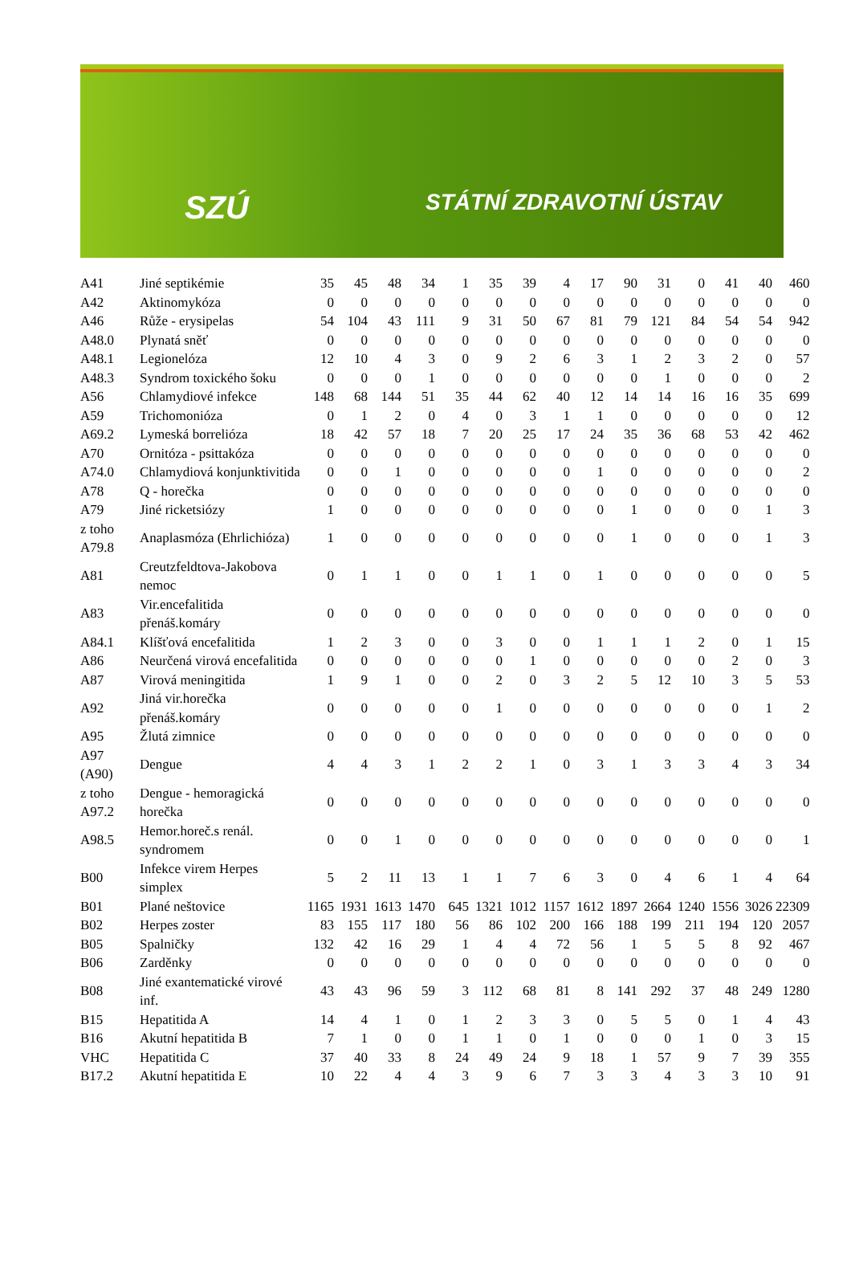SZÚ STÁTNÍ ZDRAVOTNÍ ÚSTAV
| A41 | Jiné septikémie | 35 | 45 | 48 | 34 | 1 | 35 | 39 | 4 | 17 | 90 | 31 | 0 | 41 | 40 | 460 |
| A42 | Aktinomykóza | 0 | 0 | 0 | 0 | 0 | 0 | 0 | 0 | 0 | 0 | 0 | 0 | 0 | 0 | 0 |
| A46 | Růže - erysipelas | 54 | 104 | 43 | 111 | 9 | 31 | 50 | 67 | 81 | 79 | 121 | 84 | 54 | 54 | 942 |
| A48.0 | Plynatá sněť | 0 | 0 | 0 | 0 | 0 | 0 | 0 | 0 | 0 | 0 | 0 | 0 | 0 | 0 | 0 |
| A48.1 | Legionelóza | 12 | 10 | 4 | 3 | 0 | 9 | 2 | 6 | 3 | 1 | 2 | 3 | 2 | 0 | 57 |
| A48.3 | Syndrom toxického šoku | 0 | 0 | 0 | 1 | 0 | 0 | 0 | 0 | 0 | 0 | 1 | 0 | 0 | 0 | 2 |
| A56 | Chlamydiové infekce | 148 | 68 | 144 | 51 | 35 | 44 | 62 | 40 | 12 | 14 | 14 | 16 | 16 | 35 | 699 |
| A59 | Trichomonióza | 0 | 1 | 2 | 0 | 4 | 0 | 3 | 1 | 1 | 0 | 0 | 0 | 0 | 0 | 12 |
| A69.2 | Lymeská borrelióza | 18 | 42 | 57 | 18 | 7 | 20 | 25 | 17 | 24 | 35 | 36 | 68 | 53 | 42 | 462 |
| A70 | Ornitóza - psittakóza | 0 | 0 | 0 | 0 | 0 | 0 | 0 | 0 | 0 | 0 | 0 | 0 | 0 | 0 | 0 |
| A74.0 | Chlamydiová konjunktivitida | 0 | 0 | 1 | 0 | 0 | 0 | 0 | 0 | 1 | 0 | 0 | 0 | 0 | 0 | 2 |
| A78 | Q - horečka | 0 | 0 | 0 | 0 | 0 | 0 | 0 | 0 | 0 | 0 | 0 | 0 | 0 | 0 | 0 |
| A79 | Jiné ricketsiózy | 1 | 0 | 0 | 0 | 0 | 0 | 0 | 0 | 0 | 1 | 0 | 0 | 0 | 1 | 3 |
| z toho A79.8 | Anaplasmóza (Ehrlichióza) | 1 | 0 | 0 | 0 | 0 | 0 | 0 | 0 | 0 | 1 | 0 | 0 | 0 | 1 | 3 |
| A81 | Creutzfeldtova-Jakobova nemoc | 0 | 1 | 1 | 0 | 0 | 1 | 1 | 0 | 1 | 0 | 0 | 0 | 0 | 0 | 5 |
| A83 | Vir.encefalitida přenáš.komáry | 0 | 0 | 0 | 0 | 0 | 0 | 0 | 0 | 0 | 0 | 0 | 0 | 0 | 0 | 0 |
| A84.1 | Klíšťová encefalitida | 1 | 2 | 3 | 0 | 0 | 3 | 0 | 0 | 1 | 1 | 1 | 2 | 0 | 1 | 15 |
| A86 | Neurčená virová encefalitida | 0 | 0 | 0 | 0 | 0 | 0 | 1 | 0 | 0 | 0 | 0 | 0 | 2 | 0 | 3 |
| A87 | Virová meningitida | 1 | 9 | 1 | 0 | 0 | 2 | 0 | 3 | 2 | 5 | 12 | 10 | 3 | 5 | 53 |
| A92 | Jiná vir.horečka přenáš.komáry | 0 | 0 | 0 | 0 | 0 | 1 | 0 | 0 | 0 | 0 | 0 | 0 | 0 | 1 | 2 |
| A95 | Žlutá zimnice | 0 | 0 | 0 | 0 | 0 | 0 | 0 | 0 | 0 | 0 | 0 | 0 | 0 | 0 | 0 |
| A97 (A90) | Dengue | 4 | 4 | 3 | 1 | 2 | 2 | 1 | 0 | 3 | 1 | 3 | 3 | 4 | 3 | 34 |
| z toho A97.2 | Dengue - hemoragická horečka | 0 | 0 | 0 | 0 | 0 | 0 | 0 | 0 | 0 | 0 | 0 | 0 | 0 | 0 | 0 |
| A98.5 | Hemor.horeč.s renál. syndromem | 0 | 0 | 1 | 0 | 0 | 0 | 0 | 0 | 0 | 0 | 0 | 0 | 0 | 0 | 1 |
| B00 | Infekce virem Herpes simplex | 5 | 2 | 11 | 13 | 1 | 1 | 7 | 6 | 3 | 0 | 4 | 6 | 1 | 4 | 64 |
| B01 | Plané neštovice | 1165 | 1931 | 1613 | 1470 | 645 | 1321 | 1012 | 1157 | 1612 | 1897 | 2664 | 1240 | 1556 | 3026 | 22309 |
| B02 | Herpes zoster | 83 | 155 | 117 | 180 | 56 | 86 | 102 | 200 | 166 | 188 | 199 | 211 | 194 | 120 | 2057 |
| B05 | Spalničky | 132 | 42 | 16 | 29 | 1 | 4 | 4 | 72 | 56 | 1 | 5 | 5 | 8 | 92 | 467 |
| B06 | Zarděnky | 0 | 0 | 0 | 0 | 0 | 0 | 0 | 0 | 0 | 0 | 0 | 0 | 0 | 0 | 0 |
| B08 | Jiné exantematické virové inf. | 43 | 43 | 96 | 59 | 3 | 112 | 68 | 81 | 8 | 141 | 292 | 37 | 48 | 249 | 1280 |
| B15 | Hepatitida A | 14 | 4 | 1 | 0 | 1 | 2 | 3 | 3 | 0 | 5 | 5 | 0 | 1 | 4 | 43 |
| B16 | Akutní hepatitida B | 7 | 1 | 0 | 0 | 1 | 1 | 0 | 1 | 0 | 0 | 0 | 1 | 0 | 3 | 15 |
| VHC | Hepatitida C | 37 | 40 | 33 | 8 | 24 | 49 | 24 | 9 | 18 | 1 | 57 | 9 | 7 | 39 | 355 |
| B17.2 | Akutní hepatitida E | 10 | 22 | 4 | 4 | 3 | 9 | 6 | 7 | 3 | 3 | 4 | 3 | 3 | 10 | 91 |